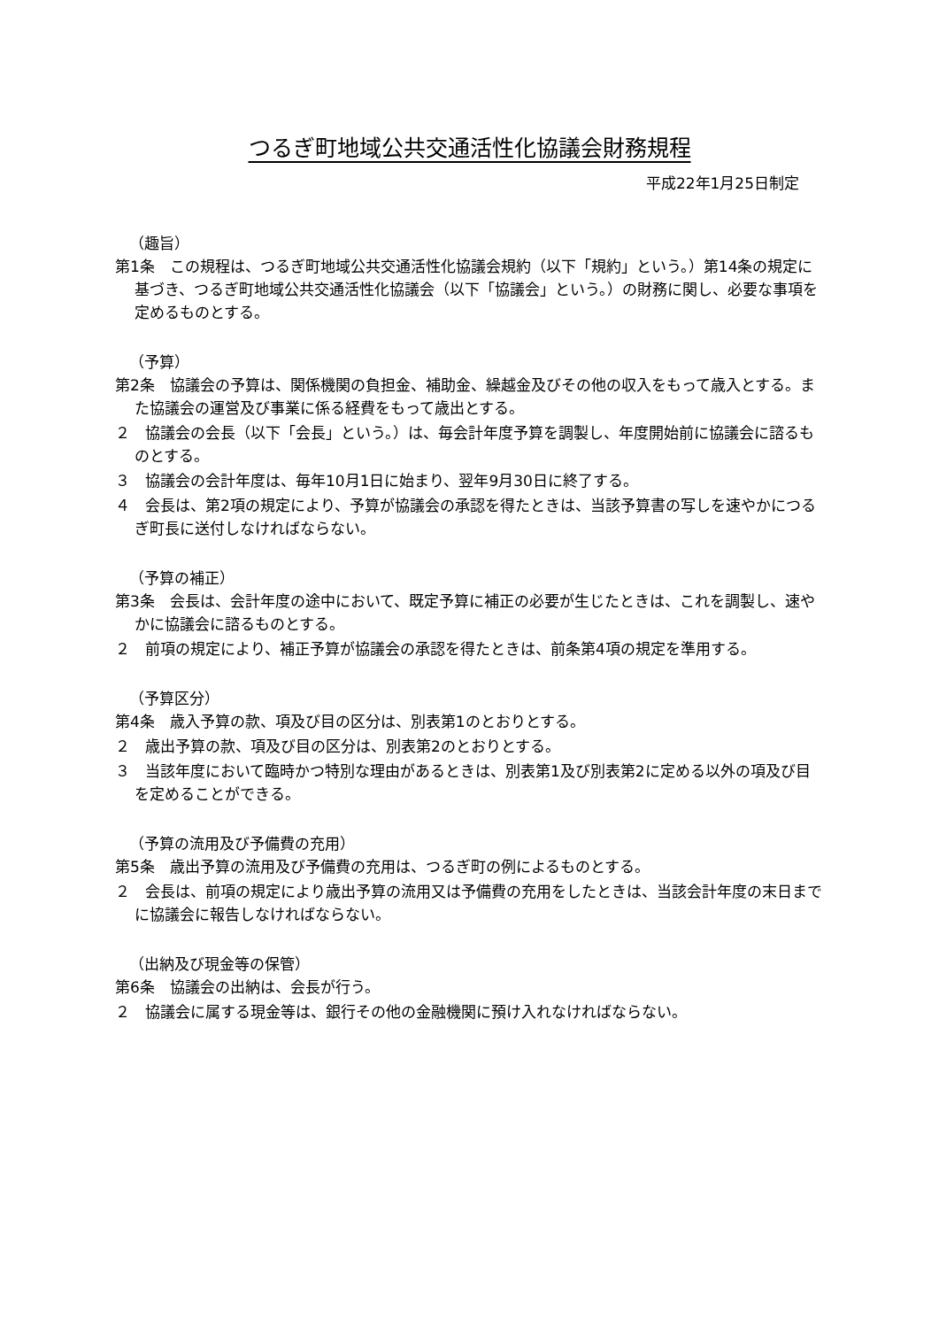つるぎ町地域公共交通活性化協議会財務規程
平成22年1月25日制定
（趣旨）
第1条　この規程は、つるぎ町地域公共交通活性化協議会規約（以下「規約」という。）第14条の規定に基づき、つるぎ町地域公共交通活性化協議会（以下「協議会」という。）の財務に関し、必要な事項を定めるものとする。
（予算）
第2条　協議会の予算は、関係機関の負担金、補助金、繰越金及びその他の収入をもって歳入とする。また協議会の運営及び事業に係る経費をもって歳出とする。
２　協議会の会長（以下「会長」という。）は、毎会計年度予算を調製し、年度開始前に協議会に諮るものとする。
３　協議会の会計年度は、毎年10月1日に始まり、翌年9月30日に終了する。
４　会長は、第2項の規定により、予算が協議会の承認を得たときは、当該予算書の写しを速やかにつるぎ町長に送付しなければならない。
（予算の補正）
第3条　会長は、会計年度の途中において、既定予算に補正の必要が生じたときは、これを調製し、速やかに協議会に諮るものとする。
２　前項の規定により、補正予算が協議会の承認を得たときは、前条第4項の規定を準用する。
（予算区分）
第4条　歳入予算の款、項及び目の区分は、別表第1のとおりとする。
２　歳出予算の款、項及び目の区分は、別表第2のとおりとする。
３　当該年度において臨時かつ特別な理由があるときは、別表第1及び別表第2に定める以外の項及び目を定めることができる。
（予算の流用及び予備費の充用）
第5条　歳出予算の流用及び予備費の充用は、つるぎ町の例によるものとする。
２　会長は、前項の規定により歳出予算の流用又は予備費の充用をしたときは、当該会計年度の末日までに協議会に報告しなければならない。
（出納及び現金等の保管）
第6条　協議会の出納は、会長が行う。
２　協議会に属する現金等は、銀行その他の金融機関に預け入れなければならない。